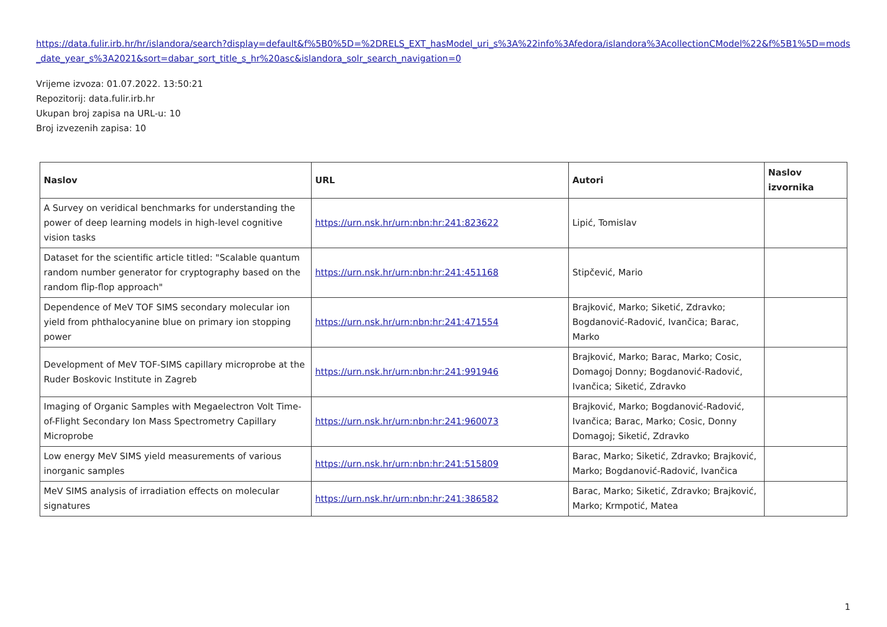https://data.fulir.irb.hr/hr/islandora/search?display=default&f%5B0%5D=%2DRELS_EXT_hasModel_uri_s%3A%22info%3Afedora/islandora%3AcollectionCModel%22&f%5B1%5D=mods_date_year_s%3A2021&sort=dabar_sort_title_s_hr%20asc&islandora_solr_search_navigation=0
Vrijeme izvoza: 01.07.2022. 13:50:21
Repozitorij: data.fulir.irb.hr
Ukupan broj zapisa na URL-u: 10
Broj izvezenih zapisa: 10
| Naslov | URL | Autori | Naslov izvornika |
| --- | --- | --- | --- |
| A Survey on veridical benchmarks for understanding the power of deep learning models in high-level cognitive vision tasks | https://urn.nsk.hr/urn:nbn:hr:241:823622 | Lipić, Tomislav | |
| Dataset for the scientific article titled: "Scalable quantum random number generator for cryptography based on the random flip-flop approach" | https://urn.nsk.hr/urn:nbn:hr:241:451168 | Stipčević, Mario | |
| Dependence of MeV TOF SIMS secondary molecular ion yield from phthalocyanine blue on primary ion stopping power | https://urn.nsk.hr/urn:nbn:hr:241:471554 | Brajković, Marko; Siketić, Zdravko; Bogdanović-Radović, Ivančica; Barac, Marko | |
| Development of MeV TOF-SIMS capillary microprobe at the Ruder Boskovic Institute in Zagreb | https://urn.nsk.hr/urn:nbn:hr:241:991946 | Brajković, Marko; Barac, Marko; Cosic, Domagoj Donny; Bogdanović-Radović, Ivančica; Siketić, Zdravko | |
| Imaging of Organic Samples with Megaelectron Volt Time-of-Flight Secondary Ion Mass Spectrometry Capillary Microprobe | https://urn.nsk.hr/urn:nbn:hr:241:960073 | Brajković, Marko; Bogdanović-Radović, Ivančica; Barac, Marko; Cosic, Donny Domagoj; Siketić, Zdravko | |
| Low energy MeV SIMS yield measurements of various inorganic samples | https://urn.nsk.hr/urn:nbn:hr:241:515809 | Barac, Marko; Siketić, Zdravko; Brajković, Marko; Bogdanović-Radović, Ivančica | |
| MeV SIMS analysis of irradiation effects on molecular signatures | https://urn.nsk.hr/urn:nbn:hr:241:386582 | Barac, Marko; Siketić, Zdravko; Brajković, Marko; Krmpotić, Matea | |
1